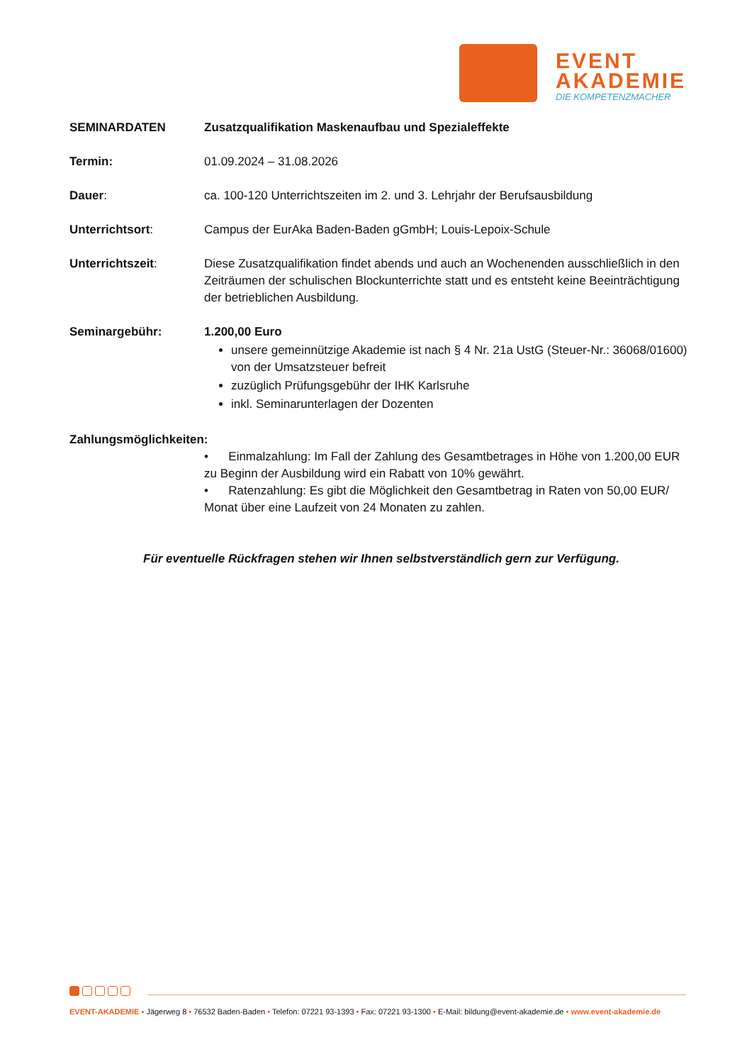EVENT
AKADEMIE
DIE KOMPETENZMACHER
SEMINARDATEN Zusatzqualifikation Maskenaufbau und Spezialeffekte
Termin: 01.09.2024 – 31.08.2026
Dauer: ca. 100-120 Unterrichtszeiten im 2. und 3. Lehrjahr der Berufsausbildung
Unterrichtsort: Campus der EurAka Baden-Baden gGmbH; Louis-Lepoix-Schule
Unterrichtszeit: Diese Zusatzqualifikation findet abends und auch an Wochenenden ausschließlich in den Zeiträumen der schulischen Blockunterrichte statt und es entsteht keine Beeinträchtigung der betrieblichen Ausbildung.
Seminargebühr: 1.200,00 Euro
unsere gemeinnützige Akademie ist nach § 4 Nr. 21a UstG (Steuer-Nr.: 36068/01600) von der Umsatzsteuer befreit
zuzüglich Prüfungsgebühr der IHK Karlsruhe
inkl. Seminarunterlagen der Dozenten
Zahlungsmöglichkeiten:
• Einmalzahlung: Im Fall der Zahlung des Gesamtbetrages in Höhe von 1.200,00 EUR zu Beginn der Ausbildung wird ein Rabatt von 10% gewährt.
• Ratenzahlung: Es gibt die Möglichkeit den Gesamtbetrag in Raten von 50,00 EUR/ Monat über eine Laufzeit von 24 Monaten zu zahlen.
Für eventuelle Rückfragen stehen wir Ihnen selbstverständlich gern zur Verfügung.
EVENT-AKADEMIE • Jägerweg 8 • 76532 Baden-Baden • Telefon: 07221 93-1393 • Fax: 07221 93-1300 • E-Mail: bildung@event-akademie.de • www.event-akademie.de